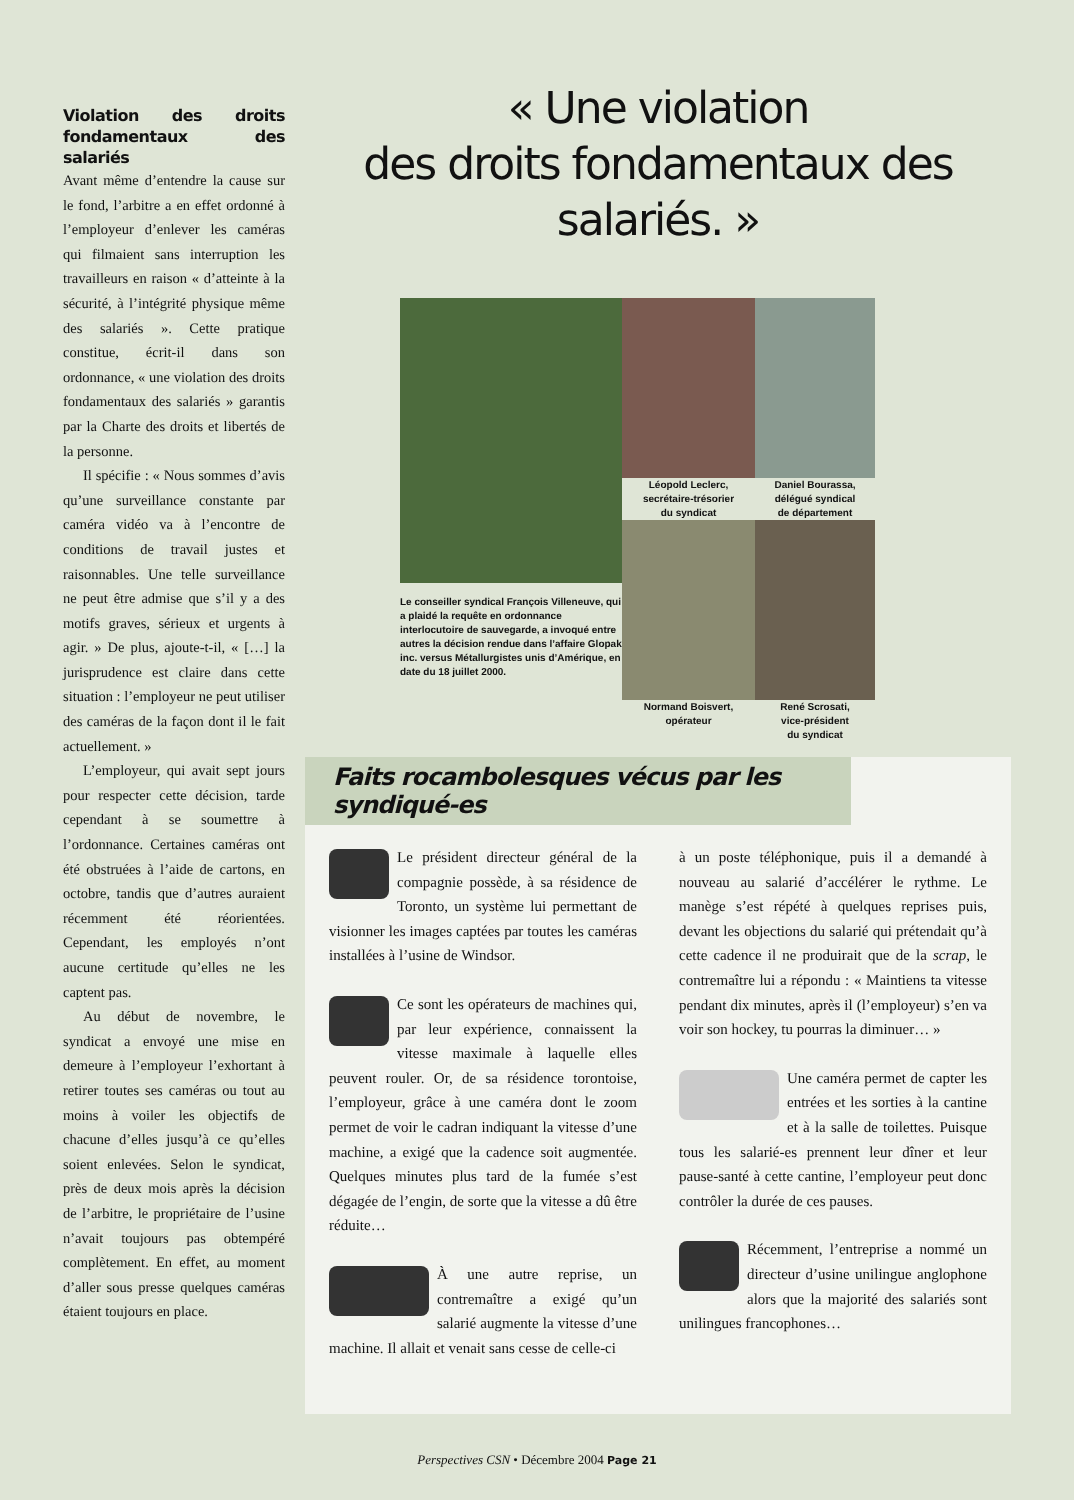Violation des droits fondamentaux des salariés
Avant même d’entendre la cause sur le fond, l’arbitre a en effet ordonné à l’employeur d’enlever les caméras qui filmaient sans interruption les travailleurs en raison « d’atteinte à la sécurité, à l’intégrité physique même des salariés ». Cette pratique constitue, écrit-il dans son ordonnance, « une violation des droits fondamentaux des salariés » garantis par la Charte des droits et libertés de la personne.
Il spécifie : « Nous sommes d’avis qu’une surveillance constante par caméra vidéo va à l’encontre de conditions de travail justes et raisonnables. Une telle surveillance ne peut être admise que s’il y a des motifs graves, sérieux et urgents à agir. » De plus, ajoute-t-il, « […] la jurisprudence est claire dans cette situation : l’employeur ne peut utiliser des caméras de la façon dont il le fait actuellement. »
L’employeur, qui avait sept jours pour respecter cette décision, tarde cependant à se soumettre à l’ordonnance. Certaines caméras ont été obstruées à l’aide de cartons, en octobre, tandis que d’autres auraient récemment été réorientées. Cependant, les employés n’ont aucune certitude qu’elles ne les captent pas.
Au début de novembre, le syndicat a envoyé une mise en demeure à l’employeur l’exhortant à retirer toutes ses caméras ou tout au moins à voiler les objectifs de chacune d’elles jusqu’à ce qu’elles soient enlevées. Selon le syndicat, près de deux mois après la décision de l’arbitre, le propriétaire de l’usine n’avait toujours pas obtempéré complètement. En effet, au moment d’aller sous presse quelques caméras étaient toujours en place.
« Une violation
des droits fondamentaux des salariés. »
Le conseiller syndical François Villeneuve, qui a plaidé la requête en ordonnance interlocutoire de sauvegarde, a invoqué entre autres la décision rendue dans l’affaire Glopak inc. versus Métallurgistes unis d’Amérique, en date du 18 juillet 2000.
Léopold Leclerc,
secrétaire-trésorier
du syndicat
Daniel Bourassa,
délégué syndical
de département
Normand Boisvert,
opérateur
René Scrosati,
vice-président
du syndicat
Faits rocambolesques vécus par les syndiqué-es
Le président directeur général de la compagnie possède, à sa résidence de Toronto, un système lui permettant de visionner les images captées par toutes les caméras installées à l’usine de Windsor.
Ce sont les opérateurs de machines qui, par leur expérience, connaissent la vitesse maximale à laquelle elles peuvent rouler. Or, de sa résidence torontoise, l’employeur, grâce à une caméra dont le zoom permet de voir le cadran indiquant la vitesse d’une machine, a exigé que la cadence soit augmentée. Quelques minutes plus tard de la fumée s’est dégagée de l’engin, de sorte que la vitesse a dû être réduite…
À une autre reprise, un contremaître a exigé qu’un salarié augmente la vitesse d’une machine. Il allait et venait sans cesse de celle-ci
à un poste téléphonique, puis il a demandé à nouveau au salarié d’accélérer le rythme. Le manège s’est répété à quelques reprises puis, devant les objections du salarié qui prétendait qu’à cette cadence il ne produirait que de la scrap, le contremaître lui a répondu : « Maintiens ta vitesse pendant dix minutes, après il (l’employeur) s’en va voir son hockey, tu pourras la diminuer… »
Une caméra permet de capter les entrées et les sorties à la cantine et à la salle de toilettes. Puisque tous les salarié-es prennent leur dîner et leur pause-santé à cette cantine, l’employeur peut donc contrôler la durée de ces pauses.
Récemment, l’entreprise a nommé un directeur d’usine unilingue anglophone alors que la majorité des salariés sont unilingues francophones…
Perspectives CSN • Décembre 2004 Page 21